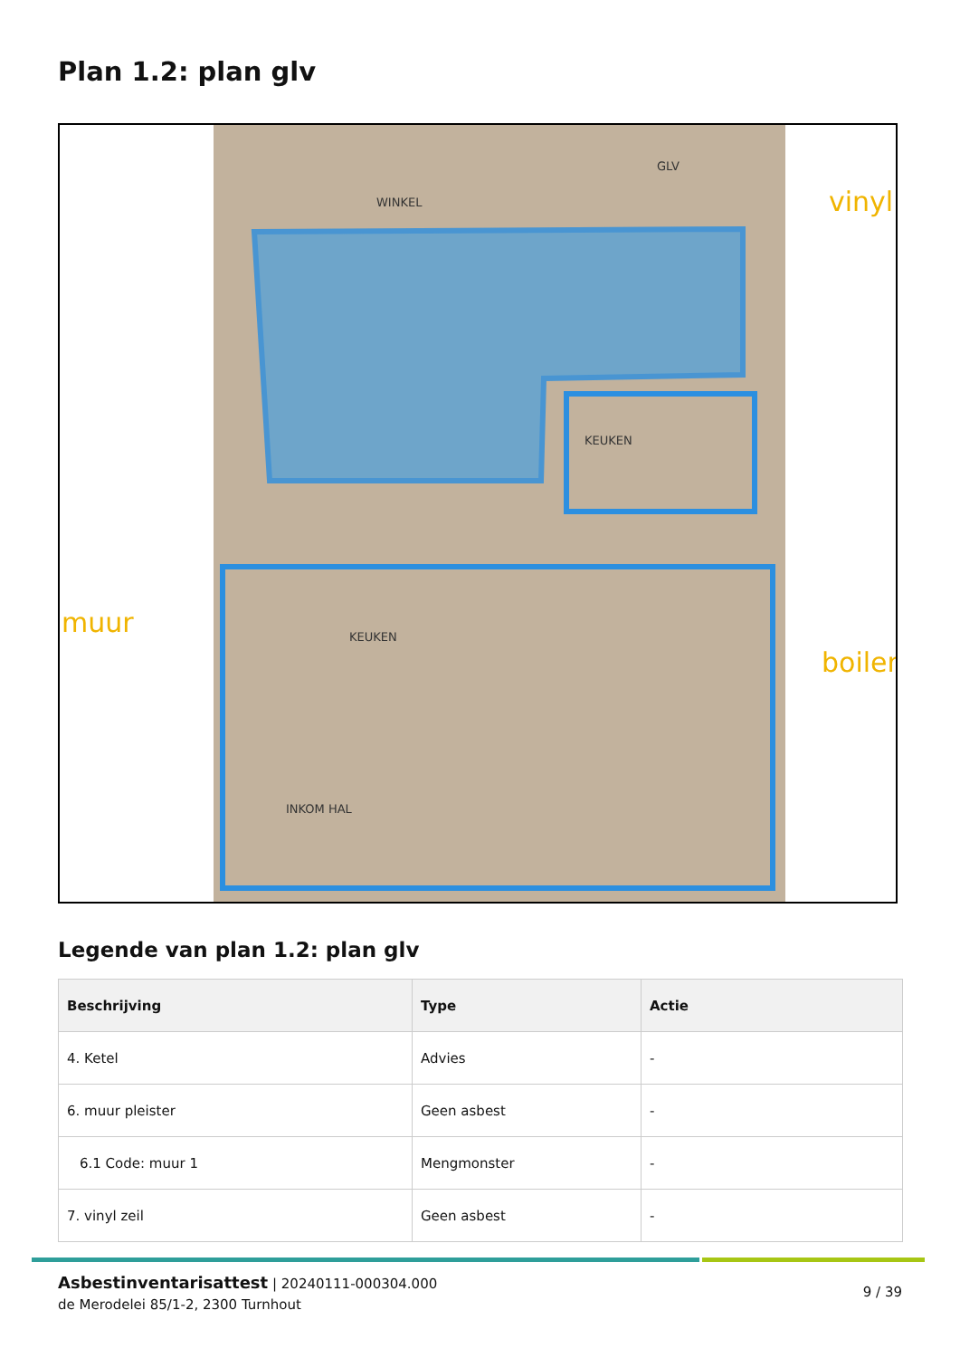Plan 1.2: plan glv
vinyl
muur
boiler
KEUKEN
KEUKEN
INKOM HAL
GLV
WINKEL
Legende van plan 1.2: plan glv
| Beschrijving | Type | Actie |
| --- | --- | --- |
| 4. Ketel | Advies | - |
| 6. muur pleister | Geen asbest | - |
| 6.1 Code: muur 1 | Mengmonster | - |
| 7. vinyl zeil | Geen asbest | - |
Asbestinventarisattest | 20240111-000304.000
de Merodelei 85/1-2, 2300 Turnhout
9 / 39